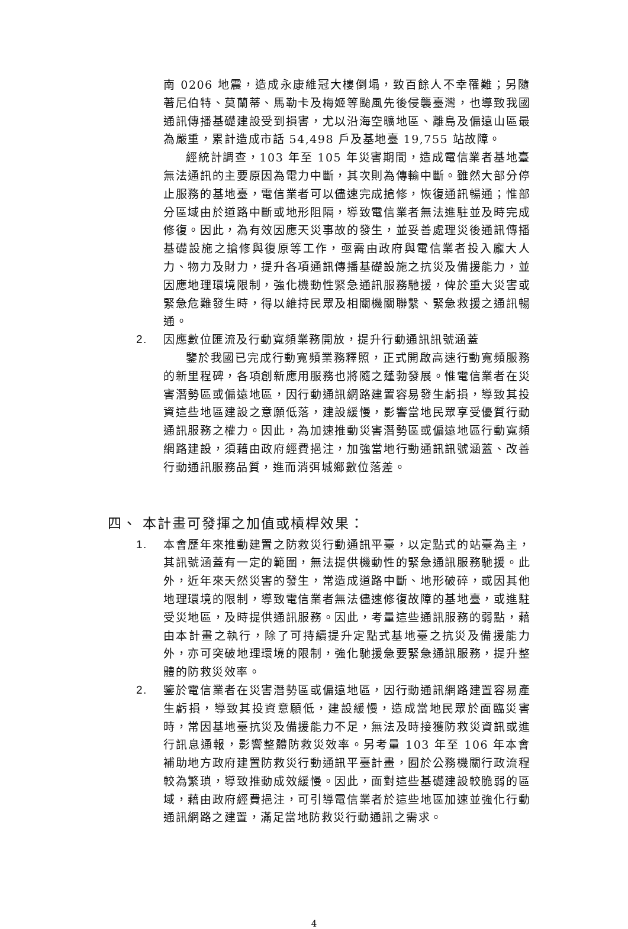南 0206 地震，造成永康維冠大樓倒塌，致百餘人不幸罹難；另隨著尼伯特、莫蘭蒂、馬勒卡及梅姬等颱風先後侵襲臺灣，也導致我國通訊傳播基礎建設受到損害，尤以沿海空曠地區、離島及偏遠山區最為嚴重，累計造成市話 54,498 戶及基地臺 19,755 站故障。
經統計調查，103 年至 105 年災害期間，造成電信業者基地臺無法通訊的主要原因為電力中斷，其次則為傳輸中斷。雖然大部分停止服務的基地臺，電信業者可以儘速完成搶修，恢復通訊暢通；惟部分區域由於道路中斷或地形阻隔，導致電信業者無法進駐並及時完成修復。因此，為有效因應天災事故的發生，並妥善處理災後通訊傳播基礎設施之搶修與復原等工作，亟需由政府與電信業者投入龐大人力、物力及財力，提升各項通訊傳播基礎設施之抗災及備援能力，並因應地理環境限制，強化機動性緊急通訊服務馳援，俾於重大災害或緊急危難發生時，得以維持民眾及相關機關聯繫、緊急救援之通訊暢通。
2. 因應數位匯流及行動寬頻業務開放，提升行動通訊訊號涵蓋
鑒於我國已完成行動寬頻業務釋照，正式開啟高速行動寬頻服務的新里程碑，各項創新應用服務也將隨之蓬勃發展。惟電信業者在災害潛勢區或偏遠地區，因行動通訊網路建置容易發生虧損，導致其投資這些地區建設之意願低落，建設緩慢，影響當地民眾享受優質行動通訊服務之權力。因此，為加速推動災害潛勢區或偏遠地區行動寬頻網路建設，須藉由政府經費挹注，加強當地行動通訊訊號涵蓋、改善行動通訊服務品質，進而消弭城鄉數位落差。
四、 本計畫可發揮之加值或槓桿效果：
1. 本會歷年來推動建置之防救災行動通訊平臺，以定點式的站臺為主，其訊號涵蓋有一定的範圍，無法提供機動性的緊急通訊服務馳援。此外，近年來天然災害的發生，常造成道路中斷、地形破碎，或因其他地理環境的限制，導致電信業者無法儘速修復故障的基地臺，或進駐受災地區，及時提供通訊服務。因此，考量這些通訊服務的弱點，藉由本計畫之執行，除了可持續提升定點式基地臺之抗災及備援能力外，亦可突破地理環境的限制，強化馳援急要緊急通訊服務，提升整體的防救災效率。
2. 鑒於電信業者在災害潛勢區或偏遠地區，因行動通訊網路建置容易產生虧損，導致其投資意願低，建設緩慢，造成當地民眾於面臨災害時，常因基地臺抗災及備援能力不足，無法及時接獲防救災資訊或進行訊息通報，影響整體防救災效率。另考量 103 年至 106 年本會補助地方政府建置防救災行動通訊平臺計畫，囿於公務機關行政流程較為繁瑣，導致推動成效緩慢。因此，面對這些基礎建設較脆弱的區域，藉由政府經費挹注，可引導電信業者於這些地區加速並強化行動通訊網路之建置，滿足當地防救災行動通訊之需求。
4